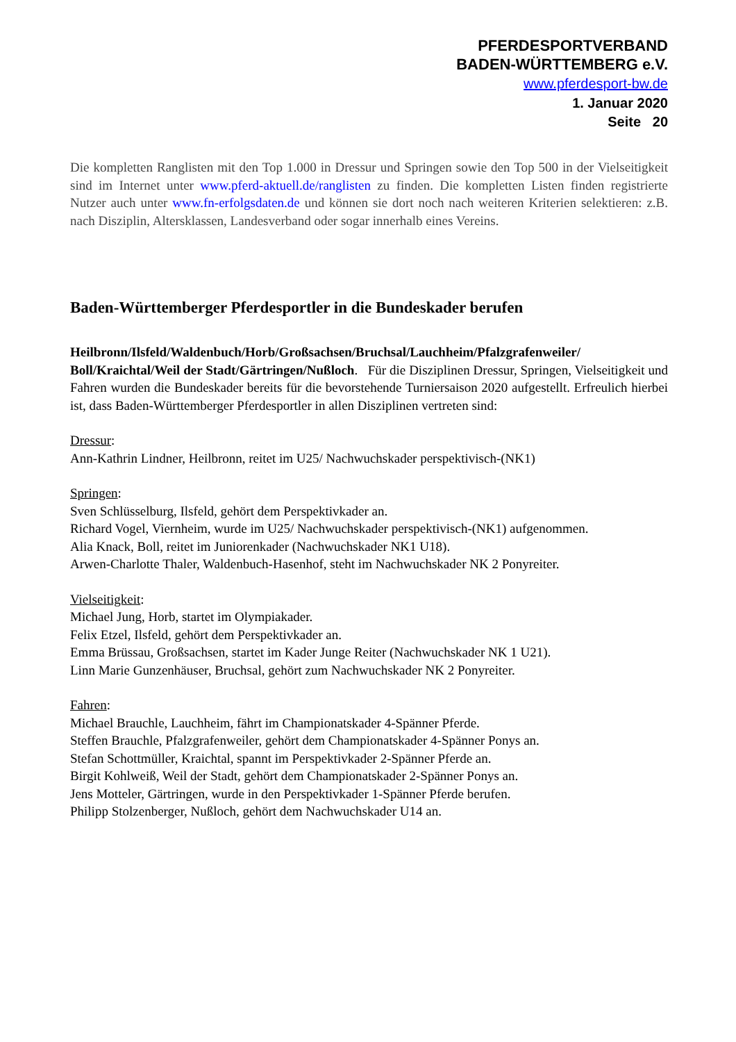PFERDESPORTVERBAND
BADEN-WÜRTTEMBERG e.V.
www.pferdesport-bw.de
1. Januar 2020
Seite 20
Die kompletten Ranglisten mit den Top 1.000 in Dressur und Springen sowie den Top 500 in der Vielseitigkeit sind im Internet unter www.pferd-aktuell.de/ranglisten zu finden. Die kompletten Listen finden registrierte Nutzer auch unter www.fn-erfolgsdaten.de und können sie dort noch nach weiteren Kriterien selektieren: z.B. nach Disziplin, Altersklassen, Landesverband oder sogar innerhalb eines Vereins.
Baden-Württemberger Pferdesportler in die Bundeskader berufen
Heilbronn/Ilsfeld/Waldenbuch/Horb/Großsachsen/Bruchsal/Lauchheim/Pfalzgrafenweiler/ Boll/Kraichtal/Weil der Stadt/Gärtringen/Nußloch. Für die Disziplinen Dressur, Springen, Vielseitigkeit und Fahren wurden die Bundeskader bereits für die bevorstehende Turniersaison 2020 aufgestellt. Erfreulich hierbei ist, dass Baden-Württemberger Pferdesportler in allen Disziplinen vertreten sind:
Dressur:
Ann-Kathrin Lindner, Heilbronn, reitet im U25/ Nachwuchskader perspektivisch-(NK1)
Springen:
Sven Schlüsselburg, Ilsfeld, gehört dem Perspektivkader an.
Richard Vogel, Viernheim, wurde im U25/ Nachwuchskader perspektivisch-(NK1) aufgenommen.
Alia Knack, Boll, reitet im Juniorenkader (Nachwuchskader NK1 U18).
Arwen-Charlotte Thaler, Waldenbuch-Hasenhof, steht im Nachwuchskader NK 2 Ponyreiter.
Vielseitigkeit:
Michael Jung, Horb, startet im Olympiakader.
Felix Etzel, Ilsfeld, gehört dem Perspektivkader an.
Emma Brüssau, Großsachsen, startet im Kader Junge Reiter (Nachwuchskader NK 1 U21).
Linn Marie Gunzenhäuser, Bruchsal, gehört zum Nachwuchskader NK 2 Ponyreiter.
Fahren:
Michael Brauchle, Lauchheim, fährt im Championatskader 4-Spänner Pferde.
Steffen Brauchle, Pfalzgrafenweiler, gehört dem Championatskader 4-Spänner Ponys an.
Stefan Schottmüller, Kraichtal, spannt im Perspektivkader 2-Spänner Pferde an.
Birgit Kohlweiß, Weil der Stadt, gehört dem Championatskader 2-Spänner Ponys an.
Jens Motteler, Gärtringen, wurde in den Perspektivkader 1-Spänner Pferde berufen.
Philipp Stolzenberger, Nußloch, gehört dem Nachwuchskader U14 an.